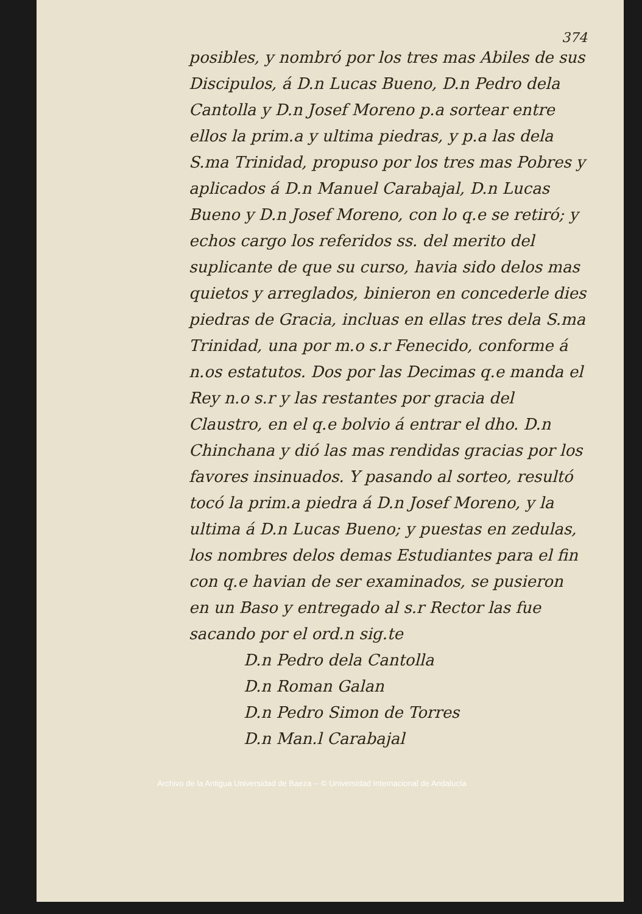374
posibles, y nombró por los tres mas Abiles de sus Discipulos, á D.n Lucas Bueno, D.n Pedro dela Cantolla y D.n Josef Moreno p.a sortear entre ellos la prim.a y ultima piedras, y p.a las dela S.ma Trinidad, propuso por los tres mas Pobres y aplicados á D.n Manuel Carabajal, D.n Lucas Bueno y D.n Josef Moreno, con lo q.e se retiró; y echos cargo los referidos ss. del merito del suplicante de que su curso, havia sido delos mas quietos y arreglados, binieron en concederle dies piedras de Gracia, incluas en ellas tres dela S.ma Trinidad, una por m.o s.r Fenecido, conforme á n.os estatutos. Dos por las Decimas q.e manda el Rey n.o s.r y las restantes por gracia del Claustro, en el q.e bolvio á entrar el dho. D.n Chinchana y dió las mas rendidas gracias por los favores insinuados. Y pasando al sorteo, resultó tocó la prim.a piedra á D.n Josef Moreno, y la ultima á D.n Lucas Bueno; y puestas en zedulas, los nombres delos demas Estudiantes para el fin con q.e havian de ser examinados, se pusieron en un Baso y entregado al s.r Rector las fue sacando por el ord.n sig.te
D.n Pedro dela Cantolla
D.n Roman Galan
D.n Pedro Simon de Torres
D.n Man.l Carabajal
Archivo de la Antigua Universidad de Baeza -- © Universidad Internacional de Andalucía